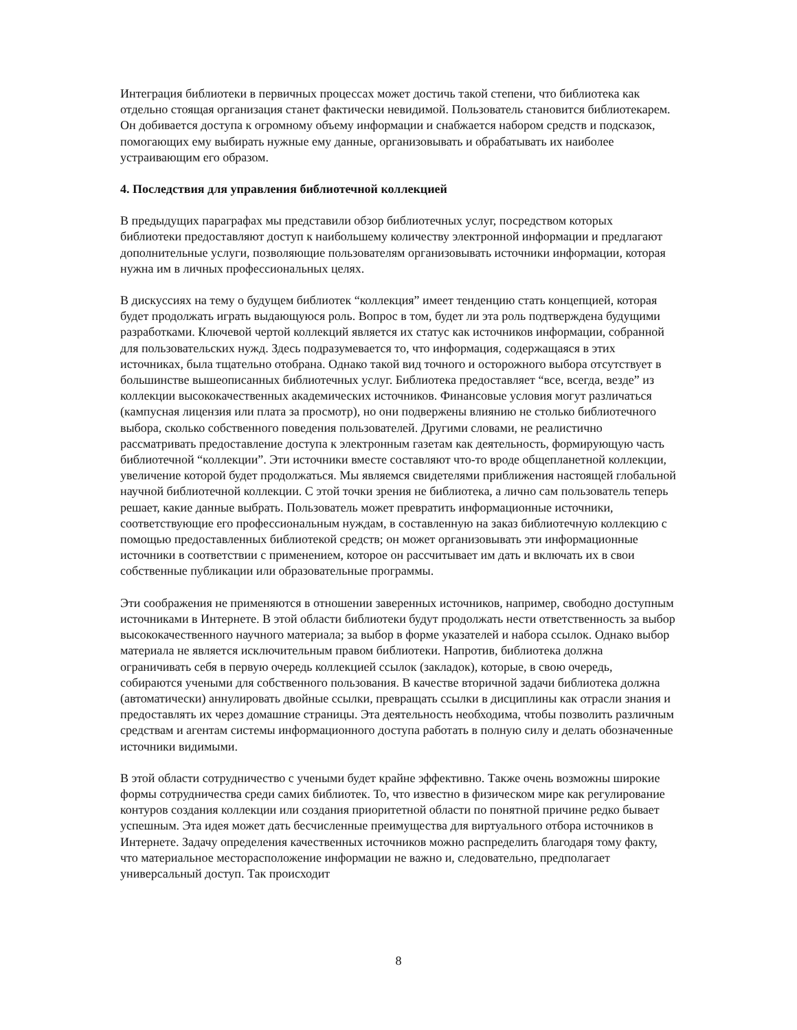Интеграция библиотеки в первичных процессах может достичь такой степени, что библиотека как отдельно стоящая организация станет фактически невидимой. Пользователь становится библиотекарем. Он добивается доступа к огромному объему информации и снабжается набором средств и подсказок, помогающих ему выбирать нужные ему данные, организовывать и обрабатывать их наиболее устраивающим его образом.
4. Последствия для управления библиотечной коллекцией
В предыдущих параграфах мы представили обзор библиотечных услуг, посредством которых библиотеки предоставляют доступ к наибольшему количеству электронной информации и предлагают дополнительные услуги, позволяющие пользователям организовывать источники информации, которая нужна им в личных профессиональных целях.
В дискуссиях на тему о будущем библиотек “коллекция” имеет тенденцию стать концепцией, которая будет продолжать играть выдающуюся роль. Вопрос в том, будет ли эта роль подтверждена будущими разработками. Ключевой чертой коллекций является их статус как источников информации, собранной для пользовательских нужд. Здесь подразумевается то, что информация, содержащаяся в этих источниках, была тщательно отобрана. Однако такой вид точного и осторожного выбора отсутствует в большинстве вышеописанных библиотечных услуг. Библиотека предоставляет “все, всегда, везде” из коллекции высококачественных академических источников. Финансовые условия могут различаться (кампусная лицензия или плата за просмотр), но они подвержены влиянию не столько библиотечного выбора, сколько собственного поведения пользователей. Другими словами, не реалистично рассматривать предоставление доступа к электронным газетам как деятельность, формирующую часть библиотечной “коллекции”. Эти источники вместе составляют что-то вроде общепланетной коллекции, увеличение которой будет продолжаться. Мы являемся свидетелями приближения настоящей глобальной научной библиотечной коллекции. С этой точки зрения не библиотека, а лично сам пользователь теперь решает, какие данные выбрать. Пользователь может превратить информационные источники, соответствующие его профессиональным нуждам, в составленную на заказ библиотечную коллекцию с помощью предоставленных библиотекой средств; он может организовывать эти информационные источники в соответствии с применением, которое он рассчитывает им дать и включать их в свои собственные публикации или образовательные программы.
Эти соображения не применяются в отношении заверенных источников, например, свободно доступным источниками в Интернете. В этой области библиотеки будут продолжать нести ответственность за выбор высококачественного научного материала; за выбор в форме указателей и набора ссылок. Однако выбор материала не является исключительным правом библиотеки. Напротив, библиотека должна ограничивать себя в первую очередь коллекцией ссылок (закладок), которые, в свою очередь, собираются учеными для собственного пользования. В качестве вторичной задачи библиотека должна (автоматически) аннулировать двойные ссылки, превращать ссылки в дисциплины как отрасли знания и предоставлять их через домашние страницы. Эта деятельность необходима, чтобы позволить различным средствам и агентам системы информационного доступа работать в полную силу и делать обозначенные источники видимыми.
В этой области сотрудничество с учеными будет крайне эффективно. Также очень возможны широкие формы сотрудничества среди самих библиотек. То, что известно в физическом мире как регулирование контуров создания коллекции или создания приоритетной области по понятной причине редко бывает успешным. Эта идея может дать бесчисленные преимущества для виртуального отбора источников в Интернете. Задачу определения качественных источников можно распределить благодаря тому факту, что материальное месторасположение информации не важно и, следовательно, предполагает универсальный доступ. Так происходит
8